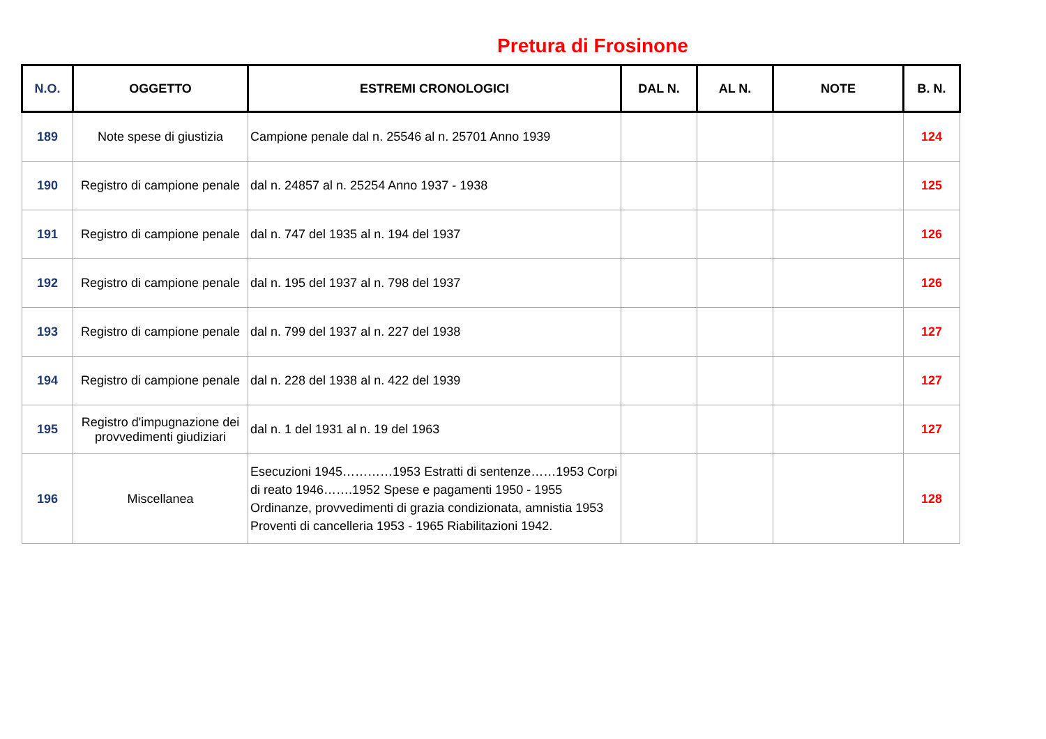Pretura di Frosinone
| N.O. | OGGETTO | ESTREMI CRONOLOGICI | DAL N. | AL N. | NOTE | B. N. |
| --- | --- | --- | --- | --- | --- | --- |
| 189 | Note spese di giustizia | Campione penale dal n. 25546 al n. 25701 Anno 1939 | | | | 124 |
| 190 | Registro di campione penale | dal n. 24857 al n. 25254 Anno 1937 - 1938 | | | | 125 |
| 191 | Registro di campione penale | dal n. 747 del 1935 al n. 194 del 1937 | | | | 126 |
| 192 | Registro di campione penale | dal n. 195 del 1937 al n. 798 del 1937 | | | | 126 |
| 193 | Registro di campione penale | dal n. 799 del 1937 al n. 227 del 1938 | | | | 127 |
| 194 | Registro di campione penale | dal n. 228 del 1938 al n. 422 del 1939 | | | | 127 |
| 195 | Registro d'impugnazione dei provvedimenti giudiziari | dal n. 1 del 1931 al n. 19 del 1963 | | | | 127 |
| 196 | Miscellanea | Esecuzioni 1945…………1953 Estratti di sentenze……1953 Corpi di reato 1946…….1952 Spese e pagamenti 1950 - 1955 Ordinanze, provvedimenti di grazia condizionata, amnistia 1953 Proventi di cancelleria 1953 - 1965 Riabilitazioni 1942. | | | | 128 |